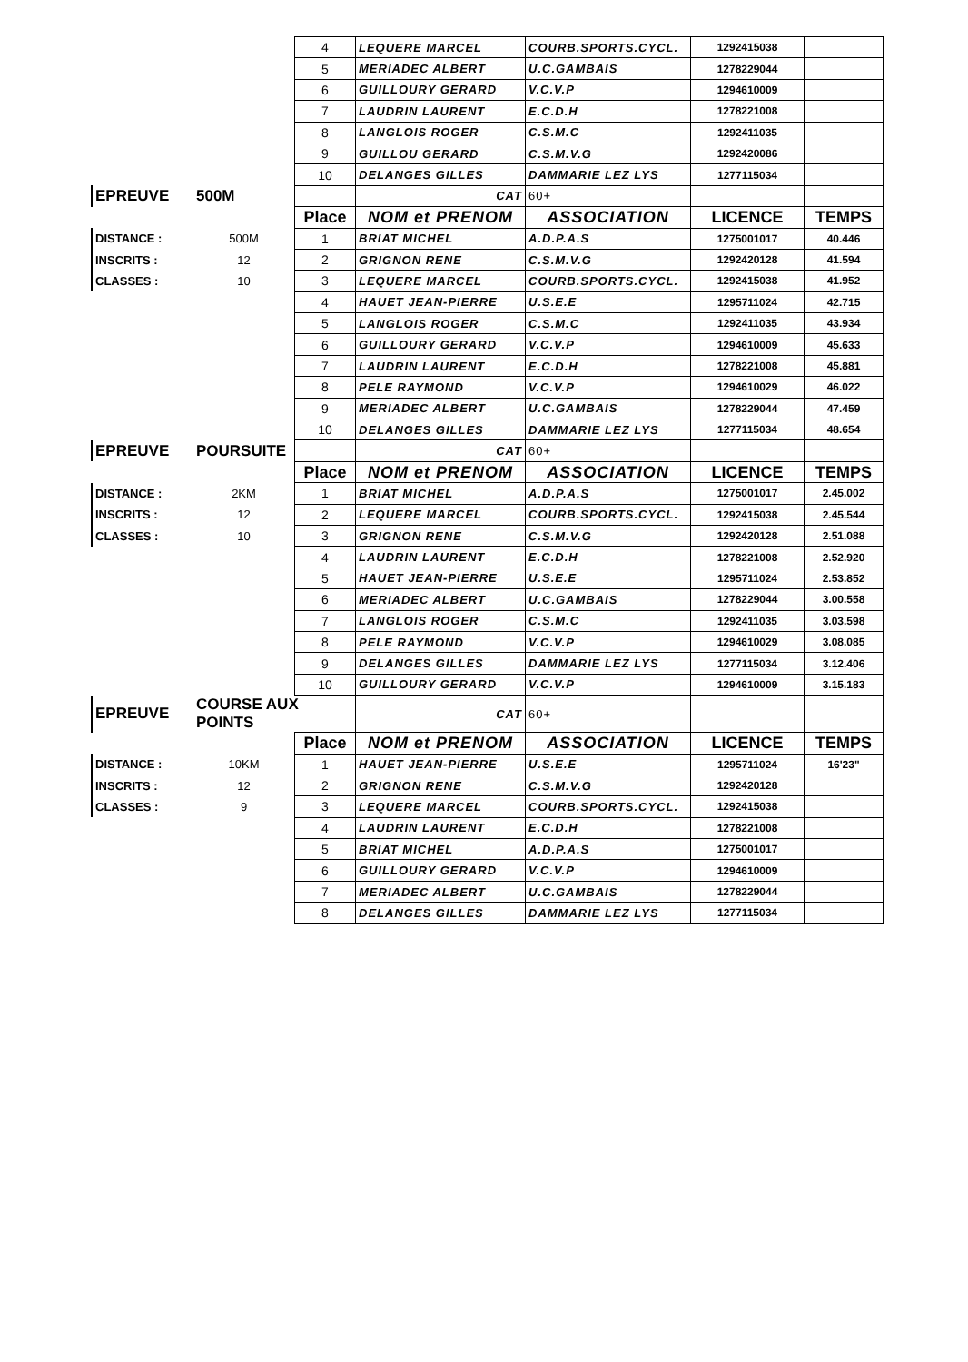| | | 4 | LEQUERE MARCEL | COURB.SPORTS.CYCL. | 1292415038 | |
| | | 5 | MERIADEC ALBERT | U.C.GAMBAIS | 1278229044 | |
| | | 6 | GUILLOURY GERARD | V.C.V.P | 1294610009 | |
| | | 7 | LAUDRIN LAURENT | E.C.D.H | 1278221008 | |
| | | 8 | LANGLOIS ROGER | C.S.M.C | 1292411035 | |
| | | 9 | GUILLOU GERARD | C.S.M.V.G | 1292420086 | |
| | | 10 | DELANGES GILLES | DAMMARIE LEZ LYS | 1277115034 | |
| EPREUVE | 500M | | CAT | 60+ | | |
| | | Place | NOM et PRENOM | ASSOCIATION | LICENCE | TEMPS |
| DISTANCE : | 500M | 1 | BRIAT MICHEL | A.D.P.A.S | 1275001017 | 40.446 |
| INSCRITS : | 12 | 2 | GRIGNON RENE | C.S.M.V.G | 1292420128 | 41.594 |
| CLASSES : | 10 | 3 | LEQUERE MARCEL | COURB.SPORTS.CYCL. | 1292415038 | 41.952 |
| | | 4 | HAUET JEAN-PIERRE | U.S.E.E | 1295711024 | 42.715 |
| | | 5 | LANGLOIS ROGER | C.S.M.C | 1292411035 | 43.934 |
| | | 6 | GUILLOURY GERARD | V.C.V.P | 1294610009 | 45.633 |
| | | 7 | LAUDRIN LAURENT | E.C.D.H | 1278221008 | 45.881 |
| | | 8 | PELE RAYMOND | V.C.V.P | 1294610029 | 46.022 |
| | | 9 | MERIADEC ALBERT | U.C.GAMBAIS | 1278229044 | 47.459 |
| | | 10 | DELANGES GILLES | DAMMARIE LEZ LYS | 1277115034 | 48.654 |
| EPREUVE | POURSUITE | | CAT | 60+ | | |
| | | Place | NOM et PRENOM | ASSOCIATION | LICENCE | TEMPS |
| DISTANCE : | 2KM | 1 | BRIAT MICHEL | A.D.P.A.S | 1275001017 | 2.45.002 |
| INSCRITS : | 12 | 2 | LEQUERE MARCEL | COURB.SPORTS.CYCL. | 1292415038 | 2.45.544 |
| CLASSES : | 10 | 3 | GRIGNON RENE | C.S.M.V.G | 1292420128 | 2.51.088 |
| | | 4 | LAUDRIN LAURENT | E.C.D.H | 1278221008 | 2.52.920 |
| | | 5 | HAUET JEAN-PIERRE | U.S.E.E | 1295711024 | 2.53.852 |
| | | 6 | MERIADEC ALBERT | U.C.GAMBAIS | 1278229044 | 3.00.558 |
| | | 7 | LANGLOIS ROGER | C.S.M.C | 1292411035 | 3.03.598 |
| | | 8 | PELE RAYMOND | V.C.V.P | 1294610029 | 3.08.085 |
| | | 9 | DELANGES GILLES | DAMMARIE LEZ LYS | 1277115034 | 3.12.406 |
| | | 10 | GUILLOURY GERARD | V.C.V.P | 1294610009 | 3.15.183 |
| EPREUVE | COURSE AUX POINTS | | CAT | 60+ | | |
| | | Place | NOM et PRENOM | ASSOCIATION | LICENCE | TEMPS |
| DISTANCE : | 10KM | 1 | HAUET JEAN-PIERRE | U.S.E.E | 1295711024 | 16'23" |
| INSCRITS : | 12 | 2 | GRIGNON RENE | C.S.M.V.G | 1292420128 | |
| CLASSES : | 9 | 3 | LEQUERE MARCEL | COURB.SPORTS.CYCL. | 1292415038 | |
| | | 4 | LAUDRIN LAURENT | E.C.D.H | 1278221008 | |
| | | 5 | BRIAT MICHEL | A.D.P.A.S | 1275001017 | |
| | | 6 | GUILLOURY GERARD | V.C.V.P | 1294610009 | |
| | | 7 | MERIADEC ALBERT | U.C.GAMBAIS | 1278229044 | |
| | | 8 | DELANGES GILLES | DAMMARIE LEZ LYS | 1277115034 | |